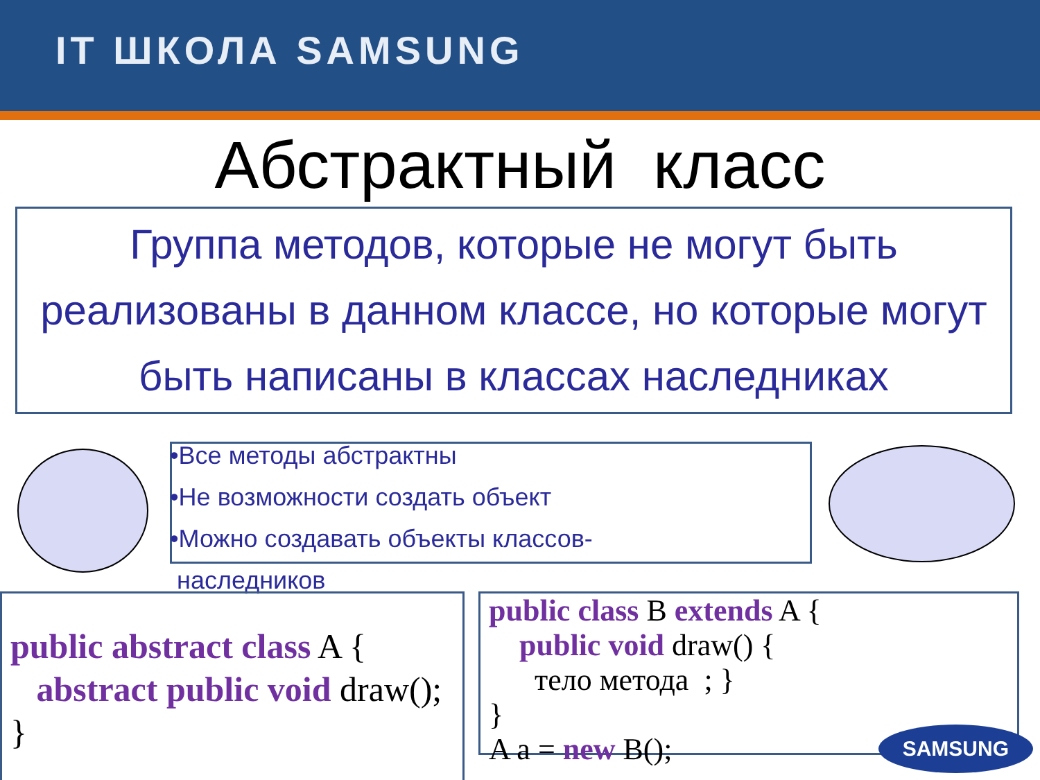IT ШКОЛА SAMSUNG
Абстрактный класс
Группа методов, которые не могут быть реализованы в данном классе, но которые могут быть написаны в классах наследниках
•Все методы абстрактны
•Не возможности создать объект
•Можно создавать объекты классов-
наследников
public abstract class A {
abstract public void draw();
}
public class B extends A {
public void draw() {
тело метода ; }
}
A a = new B();
SAMSUNG